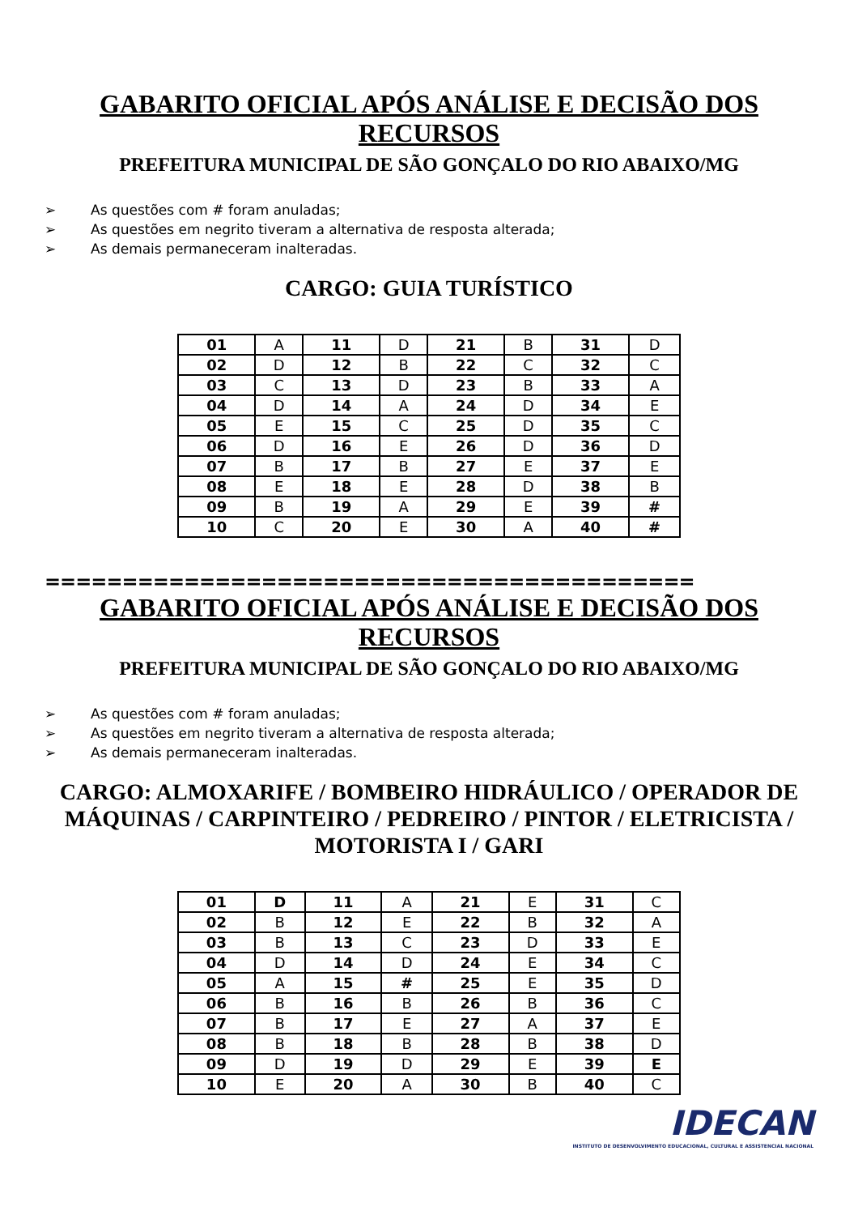GABARITO OFICIAL APÓS ANÁLISE E DECISÃO DOS RECURSOS
PREFEITURA MUNICIPAL DE SÃO GONÇALO DO RIO ABAIXO/MG
➢ As questões com # foram anuladas;
➢ As questões em negrito tiveram a alternativa de resposta alterada;
➢ As demais permaneceram inalteradas.
CARGO: GUIA TURÍSTICO
| 01 | A | 11 | D | 21 | B | 31 | D |
| 02 | D | 12 | B | 22 | C | 32 | C |
| 03 | C | 13 | D | 23 | B | 33 | A |
| 04 | D | 14 | A | 24 | D | 34 | E |
| 05 | E | 15 | C | 25 | D | 35 | C |
| 06 | D | 16 | E | 26 | D | 36 | D |
| 07 | B | 17 | B | 27 | E | 37 | E |
| 08 | E | 18 | E | 28 | D | 38 | B |
| 09 | B | 19 | A | 29 | E | 39 | # |
| 10 | C | 20 | E | 30 | A | 40 | # |
==========================================
GABARITO OFICIAL APÓS ANÁLISE E DECISÃO DOS RECURSOS
PREFEITURA MUNICIPAL DE SÃO GONÇALO DO RIO ABAIXO/MG
➢ As questões com # foram anuladas;
➢ As questões em negrito tiveram a alternativa de resposta alterada;
➢ As demais permaneceram inalteradas.
CARGO: ALMOXARIFE / BOMBEIRO HIDRÁULICO / OPERADOR DE MÁQUINAS / CARPINTEIRO / PEDREIRO / PINTOR / ELETRICISTA / MOTORISTA I / GARI
| 01 | D | 11 | A | 21 | E | 31 | C |
| 02 | B | 12 | E | 22 | B | 32 | A |
| 03 | B | 13 | C | 23 | D | 33 | E |
| 04 | D | 14 | D | 24 | E | 34 | C |
| 05 | A | 15 | # | 25 | E | 35 | D |
| 06 | B | 16 | B | 26 | B | 36 | C |
| 07 | B | 17 | E | 27 | A | 37 | E |
| 08 | B | 18 | B | 28 | B | 38 | D |
| 09 | D | 19 | D | 29 | E | 39 | E |
| 10 | E | 20 | A | 30 | B | 40 | C |
IDECAN
INSTITUTO DE DESENVOLVIMENTO EDUCACIONAL, CULTURAL E ASSISTENCIAL NACIONAL